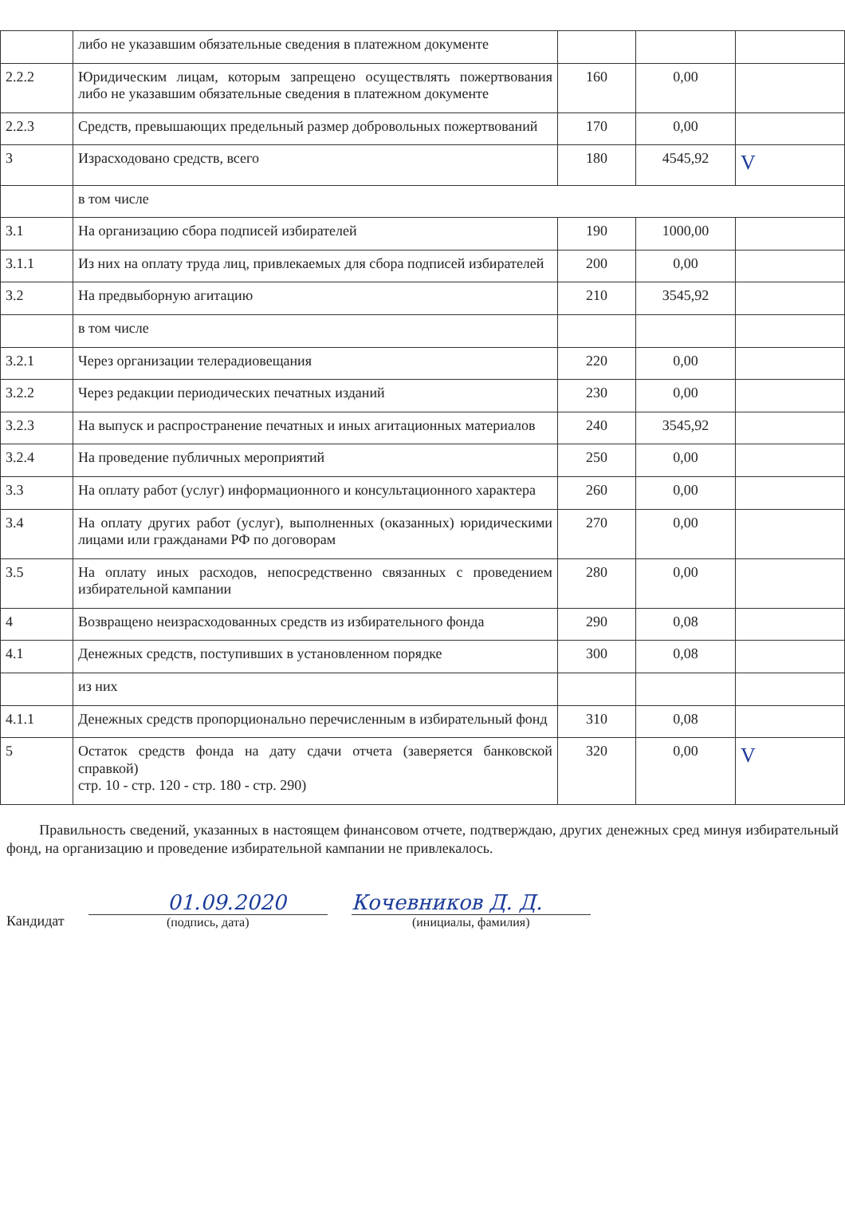| | либо не указавшим обязательные сведения в платежном документе | | | |
| 2.2.2 | Юридическим лицам, которым запрещено осуществлять пожертвования либо не указавшим обязательные сведения в платежном документе | 160 | 0,00 | |
| 2.2.3 | Средств, превышающих предельный размер добровольных пожертвований | 170 | 0,00 | |
| 3 | Израсходовано средств, всего | 180 | 4545,92 | V |
| | в том числе | | | |
| 3.1 | На организацию сбора подписей избирателей | 190 | 1000,00 | |
| 3.1.1 | Из них на оплату труда лиц, привлекаемых для сбора подписей избирателей | 200 | 0,00 | |
| 3.2 | На предвыборную агитацию | 210 | 3545,92 | |
| | в том числе | | | |
| 3.2.1 | Через организации телерадиовещания | 220 | 0,00 | |
| 3.2.2 | Через редакции периодических печатных изданий | 230 | 0,00 | |
| 3.2.3 | На выпуск и распространение печатных и иных агитационных материалов | 240 | 3545,92 | |
| 3.2.4 | На проведение публичных мероприятий | 250 | 0,00 | |
| 3.3 | На оплату работ (услуг) информационного и консультационного характера | 260 | 0,00 | |
| 3.4 | На оплату других работ (услуг), выполненных (оказанных) юридическими лицами или гражданами РФ по договорам | 270 | 0,00 | |
| 3.5 | На оплату иных расходов, непосредственно связанных с проведением избирательной кампании | 280 | 0,00 | |
| 4 | Возвращено неизрасходованных средств из избирательного фонда | 290 | 0,08 | |
| 4.1 | Денежных средств, поступивших в установленном порядке | 300 | 0,08 | |
| | из них | | | |
| 4.1.1 | Денежных средств пропорционально перечисленным в избирательный фонд | 310 | 0,08 | |
| 5 | Остаток средств фонда на дату сдачи отчета (заверяется банковской справкой) стр. 10 - стр. 120 - стр. 180 - стр. 290) | 320 | 0,00 | V |
Правильность сведений, указанных в настоящем финансовом отчете, подтверждаю, других денежных сред минуя избирательный фонд, на организацию и проведение избирательной кампании не привлекалось.
Кандидат
01.09.2020
(подпись, дата)
Кочевников Д. Д.
(инициалы, фамилия)